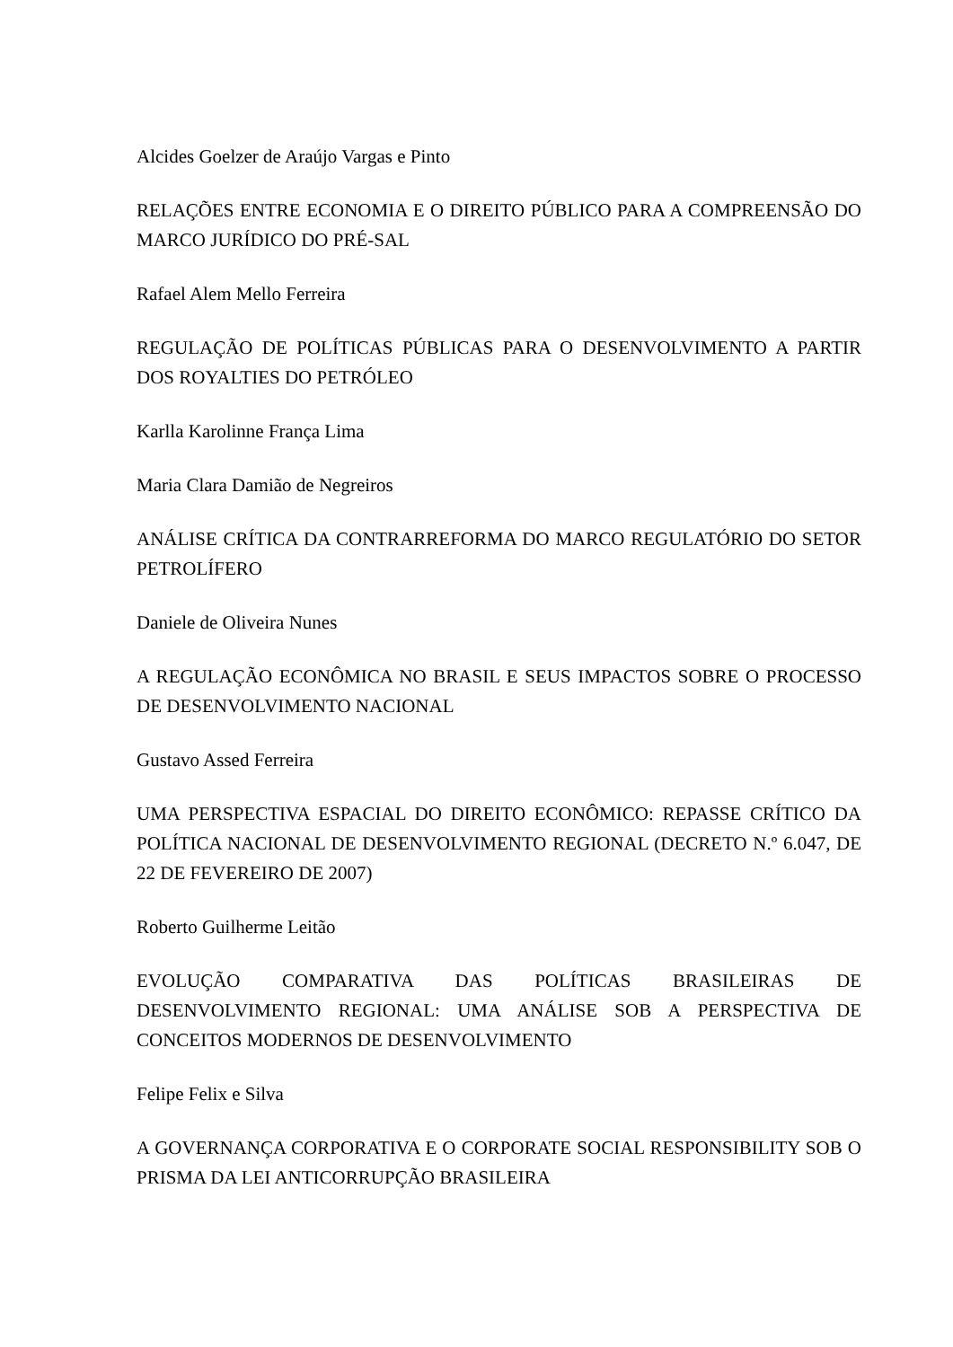Alcides Goelzer de Araújo Vargas e Pinto
RELAÇÕES ENTRE ECONOMIA E O DIREITO PÚBLICO PARA A COMPREENSÃO DO MARCO JURÍDICO DO PRÉ-SAL
Rafael Alem Mello Ferreira
REGULAÇÃO DE POLÍTICAS PÚBLICAS PARA O DESENVOLVIMENTO A PARTIR DOS ROYALTIES DO PETRÓLEO
Karlla Karolinne França Lima
Maria Clara Damião de Negreiros
ANÁLISE CRÍTICA DA CONTRARREFORMA DO MARCO REGULATÓRIO DO SETOR PETROLÍFERO
Daniele de Oliveira Nunes
A REGULAÇÃO ECONÔMICA NO BRASIL E SEUS IMPACTOS SOBRE O PROCESSO DE DESENVOLVIMENTO NACIONAL
Gustavo Assed Ferreira
UMA PERSPECTIVA ESPACIAL DO DIREITO ECONÔMICO: REPASSE CRÍTICO DA POLÍTICA NACIONAL DE DESENVOLVIMENTO REGIONAL (DECRETO N.º 6.047, DE 22 DE FEVEREIRO DE 2007)
Roberto Guilherme Leitão
EVOLUÇÃO COMPARATIVA DAS POLÍTICAS BRASILEIRAS DE DESENVOLVIMENTO REGIONAL: UMA ANÁLISE SOB A PERSPECTIVA DE CONCEITOS MODERNOS DE DESENVOLVIMENTO
Felipe Felix e Silva
A GOVERNANÇA CORPORATIVA E O CORPORATE SOCIAL RESPONSIBILITY SOB O PRISMA DA LEI ANTICORRUPÇÃO BRASILEIRA